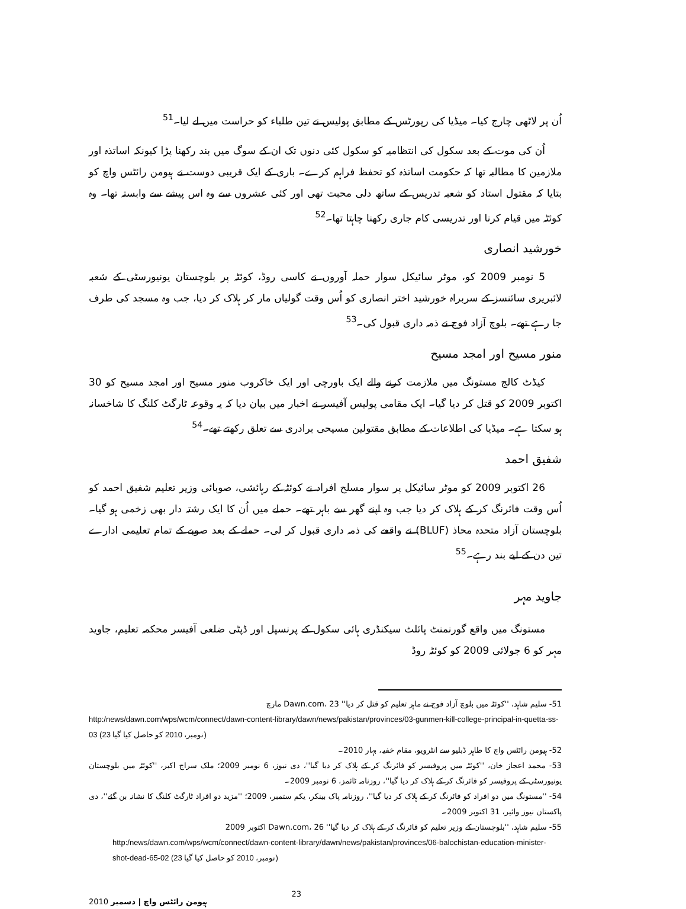اُن پر لاٹھی چارج کیا۔ میڈیا کی رپورٹس کے مطابق پولیس نے تین طلباء کو حراست میں لے لیا۔<sup>51</sup>
اُن کی موت کے بعد سکول کی انتظامیہ کو سکول کئی دنوں تک ان کے سوگ میں بند رکھنا پڑا کیونکہ اساتذہ اور ملازمین کا مطالبہ تھا کہ حکومت اساتذہ کو تحفظ فراہم کرے۔ باری کے ایک قریبی دوست نے ہیومن رائٹس واچ کو بتایا کہ مقتول استاد کو شعبہ تدریس کے ساتھ دلی محبت تھی اور کئی عشروں سے وہ اس پیشے سے وابستہ تھا۔ وہ کوئٹہ میں قیام کرنا اور تدریسی کام جاری رکھنا چاہتا تھا۔<sup>52</sup>
خورشید انصاری
5 نومبر 2009 کو، موٹر سائیکل سوار حملہ آوروں نے کاسی روڈ، کوئٹہ پر بلوچستان یونیورسٹی کے شعبہ لائبریری سائنسز کے سربراہ خورشید اختر انصاری کو اُس وقت گولیاں مار کر ہلاک کر دیا، جب وہ مسجد کی طرف جا رہے تھے۔ بلوچ آزاد فوج نے ذمہ داری قبول کی۔<sup>53</sup>
منور مسیح اور امجد مسیح
کیڈٹ کالج مستونگ میں ملازمت کرنے والے ایک باورچی اور ایک خاکروب منور مسیح اور امجد مسیح کو 30 اکتوبر 2009 کو قتل کر دیا گیا۔ ایک مقامی پولیس آفیسر نے اخبار میں بیان دیا کہ یہ وقوعہ ٹارگٹ کلنگ کا شاخسانہ ہو سکتا ہے۔ میڈیا کی اطلاعات کے مطابق مقتولین مسیحی برادری سے تعلق رکھتے تھے۔<sup>54</sup>
شفیق احمد
26 اکتوبر 2009 کو موٹر سائیکل پر سوار مسلح افراد نے کوئٹہ کے رہائشی، صوبائی وزیر تعلیم شفیق احمد کو اُس وقت فائرنگ کر کے ہلاک کر دیا جب وہ اپنے گھر سے باہر تھے۔ حملے میں اُن کا ایک رشتہ دار بھی زخمی ہو گیا۔ بلوچستان آزاد متحدہ محاذ (BLUF) نے واقعے کی ذمہ داری قبول کر لی۔ حملے کے بعد صوبے کے تمام تعلیمی ادارے تین دن کے لیے بند رہے۔<sup>55</sup>
جاوید مہر
مستونگ میں واقع گورنمنٹ پائلٹ سیکنڈری ہائی سکول کے پرنسپل اور ڈپٹی ضلعی آفیسر محکمہ تعلیم، جاوید مہر کو 6 جولائی 2009 کو کوئٹہ روڈ
51- سلیم شاہد، ''کوئٹہ میں بلوچ آزاد فوج نے ماہر تعلیم کو قتل کر دیا'' Dawn.com، 23 مارچ
http:/news/dawn.com/wps/wcm/connect/dawn-content-library/dawn/news/pakistan/provinces/03-gunmen-kill-college-principal-in-quetta-ss-03 (23 نومبر، 2010 کو حاصل کیا گیا)
52- ہیومن رائٹس واچ کا طاہر ڈبلیو سے انٹرویو، مقام خفیہ، بہار 2010۔
53- محمد اعجاز خان، ''کوئٹہ میں پروفیسر کو فائرنگ کر کے ہلاک کر دیا گیا''، دی نیوز، 6 نومبر 2009؛ ملک سراج اکبر، ''کوئٹہ میں بلوچستان یونیورسٹی کے پروفیسر کو فائرنگ کر کے ہلاک کر دیا گیا''، روزنامہ ٹائمز، 6 نومبر 2009۔
54- ''مستونگ میں دو افراد کو فائرنگ کر کے ہلاک کر دیا گیا''، روزنامہ پاک بینکر، یکم ستمبر، 2009؛ ''مزید دو افراد ٹارگٹ کلنگ کا نشانہ بن گئے''، دی پاکستان نیوز وائیر، 31 اکتوبر 2009۔
55- سلیم شاہد، ''بلوچستان کے وزیر تعلیم کو فائرنگ کر کے ہلاک کر دیا گیا'' Dawn.com، 26 اکتوبر 2009
http:/news/dawn.com/wps/wcm/connect/dawn-content-library/dawn/news/pakistan/provinces/06-balochistan-education-minister-shot-dead-65-02 (23 نومبر، 2010 کو حاصل کیا گیا)
ہیومن رائٹس واچ | دسمبر 2010 23